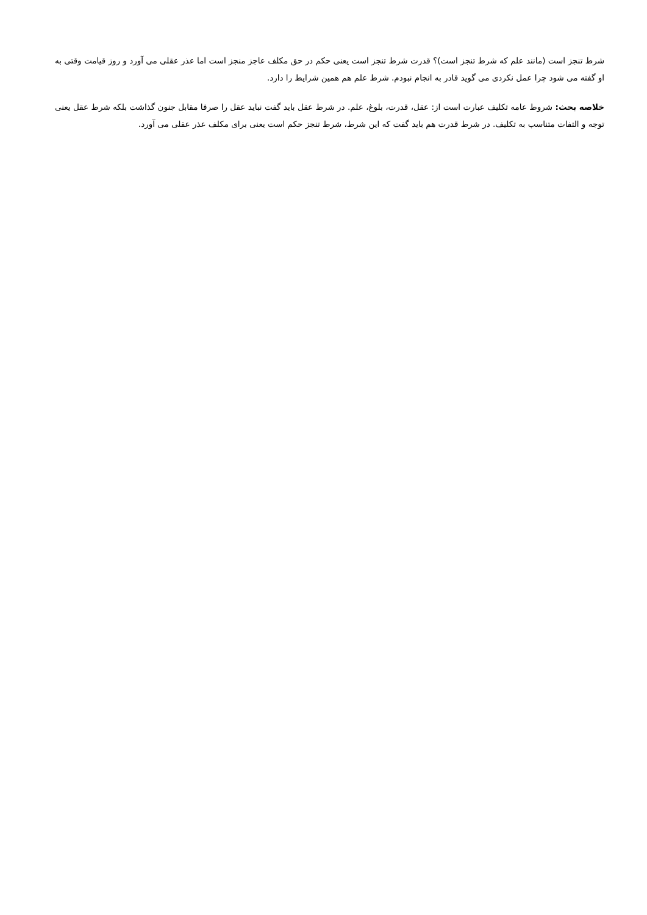شرط تنجز است (مانند علم که شرط تنجز است)؟ قدرت شرط تنجز است یعنی حکم در حق مکلف عاجز منجز است اما عذر عقلی می آورد و روز قیامت وقتی به او گفته می شود چرا عمل نکردی می گوید قادر به انجام نبودم. شرط علم هم همین شرایط را دارد.
خلاصه بحث: شروط عامه تکلیف عبارت است از: عقل، قدرت، بلوغ، علم. در شرط عقل باید گفت نباید عقل را صرفا مقابل جنون گذاشت بلکه شرط عقل یعنی توجه و التفات متناسب به تکلیف. در شرط قدرت هم باید گفت که این شرط، شرط تنجز حکم است یعنی برای مکلف عذر عقلی می آورد.